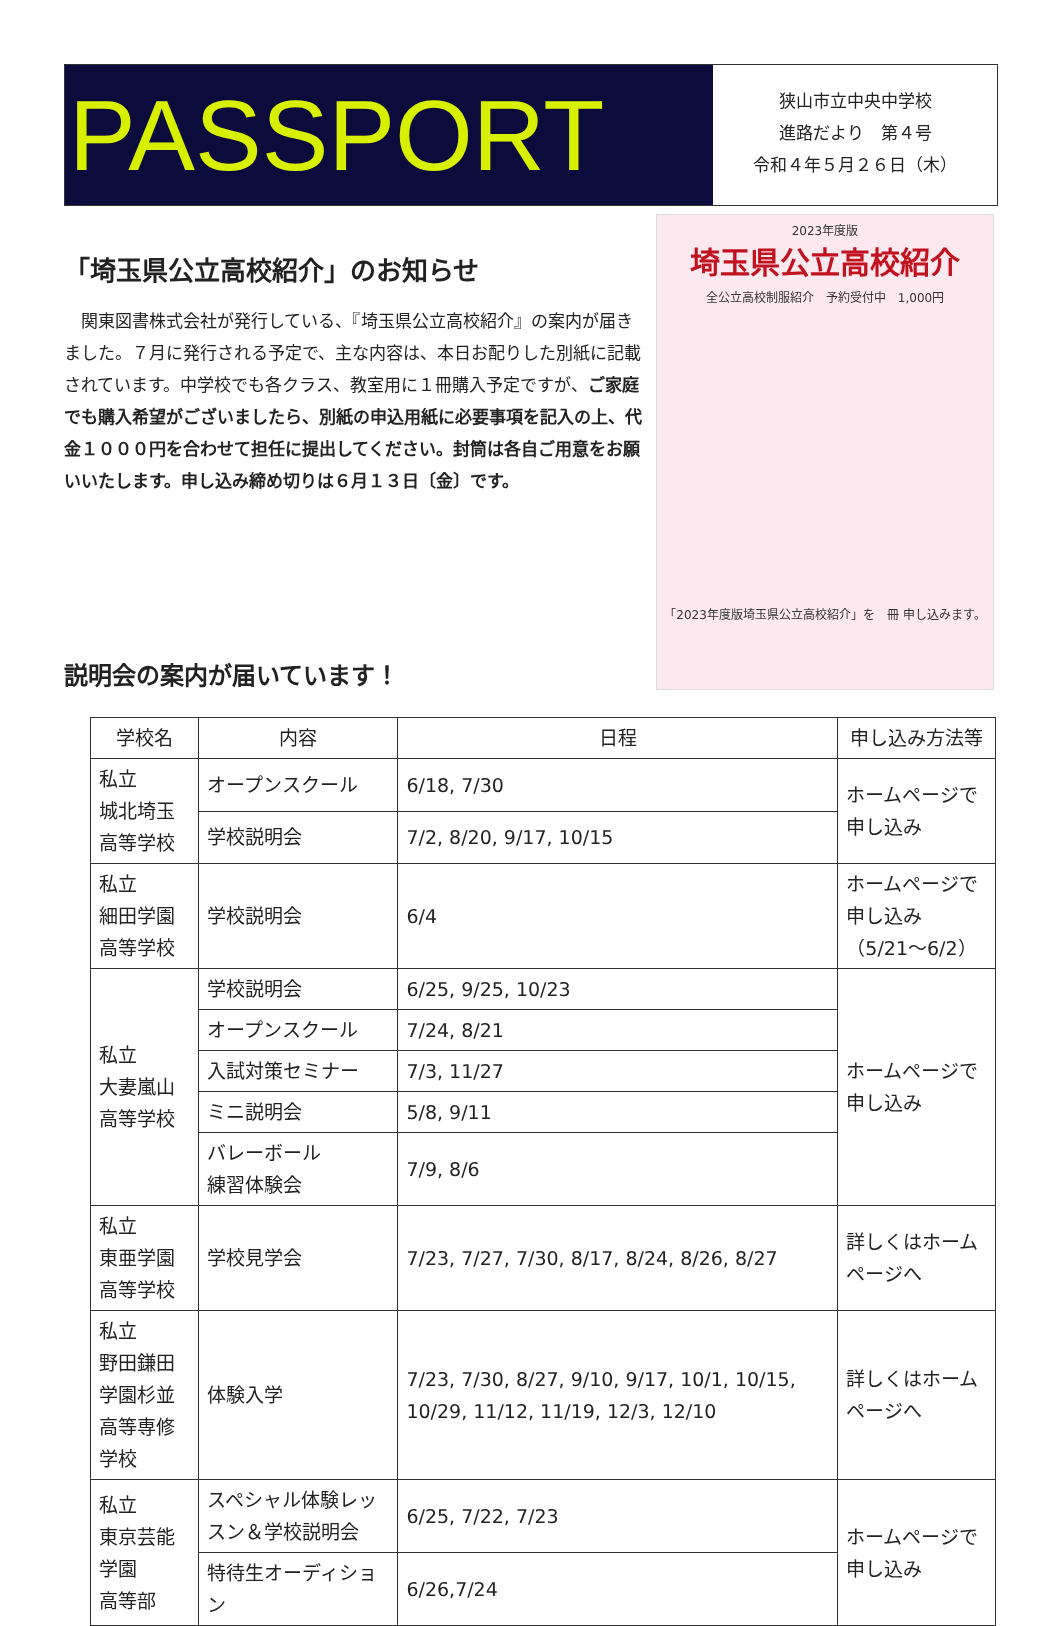PASSPORT
狭山市立中央中学校
進路だより　第４号
令和４年５月２６日（木）
「埼玉県公立高校紹介」のお知らせ
　関東図書株式会社が発行している、『埼玉県公立高校紹介』の案内が届きました。７月に発行される予定で、主な内容は、本日お配りした別紙に記載されています。中学校でも各クラス、教室用に１冊購入予定ですが、ご家庭でも購入希望がございましたら、別紙の申込用紙に必要事項を記入の上、代金１０００円を合わせて担任に提出してください。封筒は各自ご用意をお願いいたします。申し込み締め切りは６月１３日〔金〕です。
2023年度版
埼玉県公立高校紹介
全公立高校制服紹介　予約受付中　1,000円
「2023年度版埼玉県公立高校紹介」を　冊 申し込みます。
説明会の案内が届いています！
| 学校名 | 内容 | 日程 | 申し込み方法等 |
| --- | --- | --- | --- |
| 私立 城北埼玉高等学校 | オープンスクール | 6/18, 7/30 | ホームページで申し込み |
| | 学校説明会 | 7/2, 8/20, 9/17, 10/15 | |
| 私立 細田学園高等学校 | 学校説明会 | 6/4 | ホームページで申し込み （5/21～6/2） |
| 私立 大妻嵐山高等学校 | 学校説明会 | 6/25, 9/25, 10/23 | ホームページで申し込み |
| | オープンスクール | 7/24, 8/21 | |
| | 入試対策セミナー | 7/3, 11/27 | |
| | ミニ説明会 | 5/8, 9/11 | |
| | バレーボール 練習体験会 | 7/9, 8/6 | |
| 私立 東亜学園高等学校 | 学校見学会 | 7/23, 7/27, 7/30, 8/17, 8/24, 8/26, 8/27 | 詳しくはホームページへ |
| 私立 野田鎌田学園杉並 高等専修学校 | 体験入学 | 7/23, 7/30, 8/27, 9/10, 9/17, 10/1, 10/15, 10/29, 11/12, 11/19, 12/3, 12/10 | 詳しくはホームページへ |
| 私立 東京芸能学園 高等部 | スペシャル体験レッスン＆学校説明会 | 6/25, 7/22, 7/23 | ホームページで申し込み |
| | 特待生オーディション | 6/26,7/24 | |